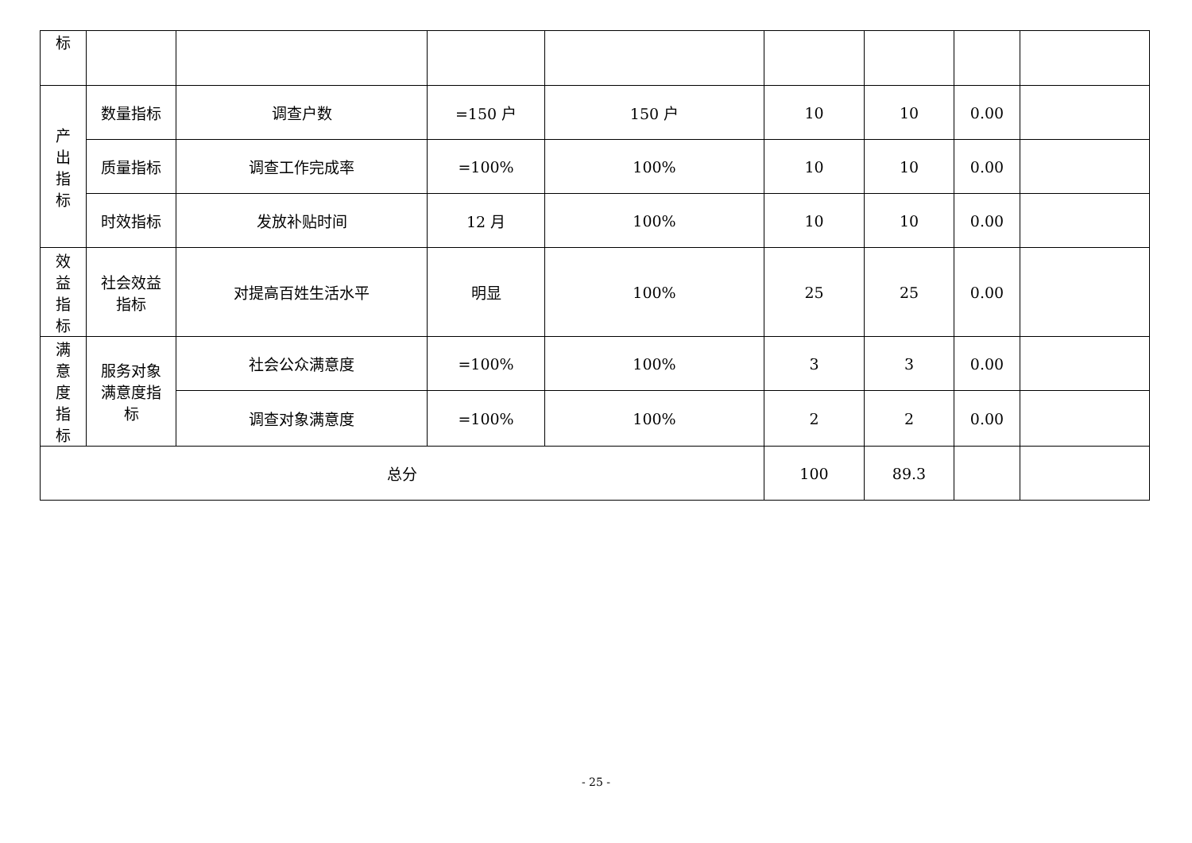| 标 | | | | | | | | |
| 产 出 指 标 | 数量指标 | 调查户数 | =150 户 | 150 户 | 10 | 10 | 0.00 | |
| | 质量指标 | 调查工作完成率 | =100% | 100% | 10 | 10 | 0.00 | |
| | 时效指标 | 发放补贴时间 | 12 月 | 100% | 10 | 10 | 0.00 | |
| 效 益 指 标 | 社会效益 指标 | 对提高百姓生活水平 | 明显 | 100% | 25 | 25 | 0.00 | |
| 满 意 度 指 标 | 服务对象 满意度指 标 | 社会公众满意度 | =100% | 100% | 3 | 3 | 0.00 | |
| | | 调查对象满意度 | =100% | 100% | 2 | 2 | 0.00 | |
| 总分 | | | | | 100 | 89.3 | | |
- 25 -